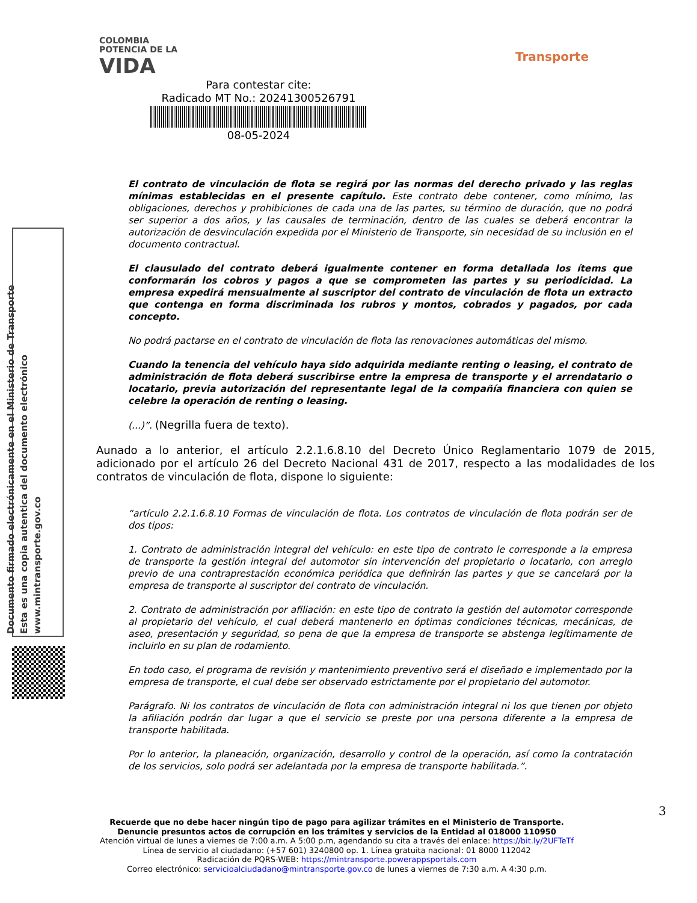COLOMBIA
POTENCIA DE LA
VIDA
Transporte
Para contestar cite:
Radicado MT No.: 20241300526791
08-05-2024
El contrato de vinculación de flota se regirá por las normas del derecho privado y las reglas mínimas establecidas en el presente capítulo. Este contrato debe contener, como mínimo, las obligaciones, derechos y prohibiciones de cada una de las partes, su término de duración, que no podrá ser superior a dos años, y las causales de terminación, dentro de las cuales se deberá encontrar la autorización de desvinculación expedida por el Ministerio de Transporte, sin necesidad de su inclusión en el documento contractual.
El clausulado del contrato deberá igualmente contener en forma detallada los ítems que conformarán los cobros y pagos a que se comprometen las partes y su periodicidad. La empresa expedirá mensualmente al suscriptor del contrato de vinculación de flota un extracto que contenga en forma discriminada los rubros y montos, cobrados y pagados, por cada concepto.
No podrá pactarse en el contrato de vinculación de flota las renovaciones automáticas del mismo.
Cuando la tenencia del vehículo haya sido adquirida mediante renting o leasing, el contrato de administración de flota deberá suscribirse entre la empresa de transporte y el arrendatario o locatario, previa autorización del representante legal de la compañía financiera con quien se celebre la operación de renting o leasing.
(...)”. (Negrilla fuera de texto).
Aunado a lo anterior, el artículo 2.2.1.6.8.10 del Decreto Único Reglamentario 1079 de 2015, adicionado por el artículo 26 del Decreto Nacional 431 de 2017, respecto a las modalidades de los contratos de vinculación de flota, dispone lo siguiente:
“artículo 2.2.1.6.8.10 Formas de vinculación de flota. Los contratos de vinculación de flota podrán ser de dos tipos:
1. Contrato de administración integral del vehículo: en este tipo de contrato le corresponde a la empresa de transporte la gestión integral del automotor sin intervención del propietario o locatario, con arreglo previo de una contraprestación económica periódica que definirán las partes y que se cancelará por la empresa de transporte al suscriptor del contrato de vinculación.
2. Contrato de administración por afiliación: en este tipo de contrato la gestión del automotor corresponde al propietario del vehículo, el cual deberá mantenerlo en óptimas condiciones técnicas, mecánicas, de aseo, presentación y seguridad, so pena de que la empresa de transporte se abstenga legítimamente de incluirlo en su plan de rodamiento.
En todo caso, el programa de revisión y mantenimiento preventivo será el diseñado e implementado por la empresa de transporte, el cual debe ser observado estrictamente por el propietario del automotor.
Parágrafo. Ni los contratos de vinculación de flota con administración integral ni los que tienen por objeto la afiliación podrán dar lugar a que el servicio se preste por una persona diferente a la empresa de transporte habilitada.
Por lo anterior, la planeación, organización, desarrollo y control de la operación, así como la contratación de los servicios, solo podrá ser adelantada por la empresa de transporte habilitada.”.
Documento firmado electrónicamente en el Ministerio de Transporte
Esta es una copia autentica del documento electrónico
www.mintransporte.gov.co
3
Recuerde que no debe hacer ningún tipo de pago para agilizar trámites en el Ministerio de Transporte.
Denuncie presuntos actos de corrupción en los trámites y servicios de la Entidad al 018000 110950
Atención virtual de lunes a viernes de 7:00 a.m. A 5:00 p.m, agendando su cita a través del enlace: https://bit.ly/2UFTeTf
Línea de servicio al ciudadano: (+57 601) 3240800 op. 1. Línea gratuita nacional: 01 8000 112042
Radicación de PQRS-WEB: https://mintransporte.powerappsportals.com
Correo electrónico: servicioalciudadano@mintransporte.gov.co de lunes a viernes de 7:30 a.m. A 4:30 p.m.